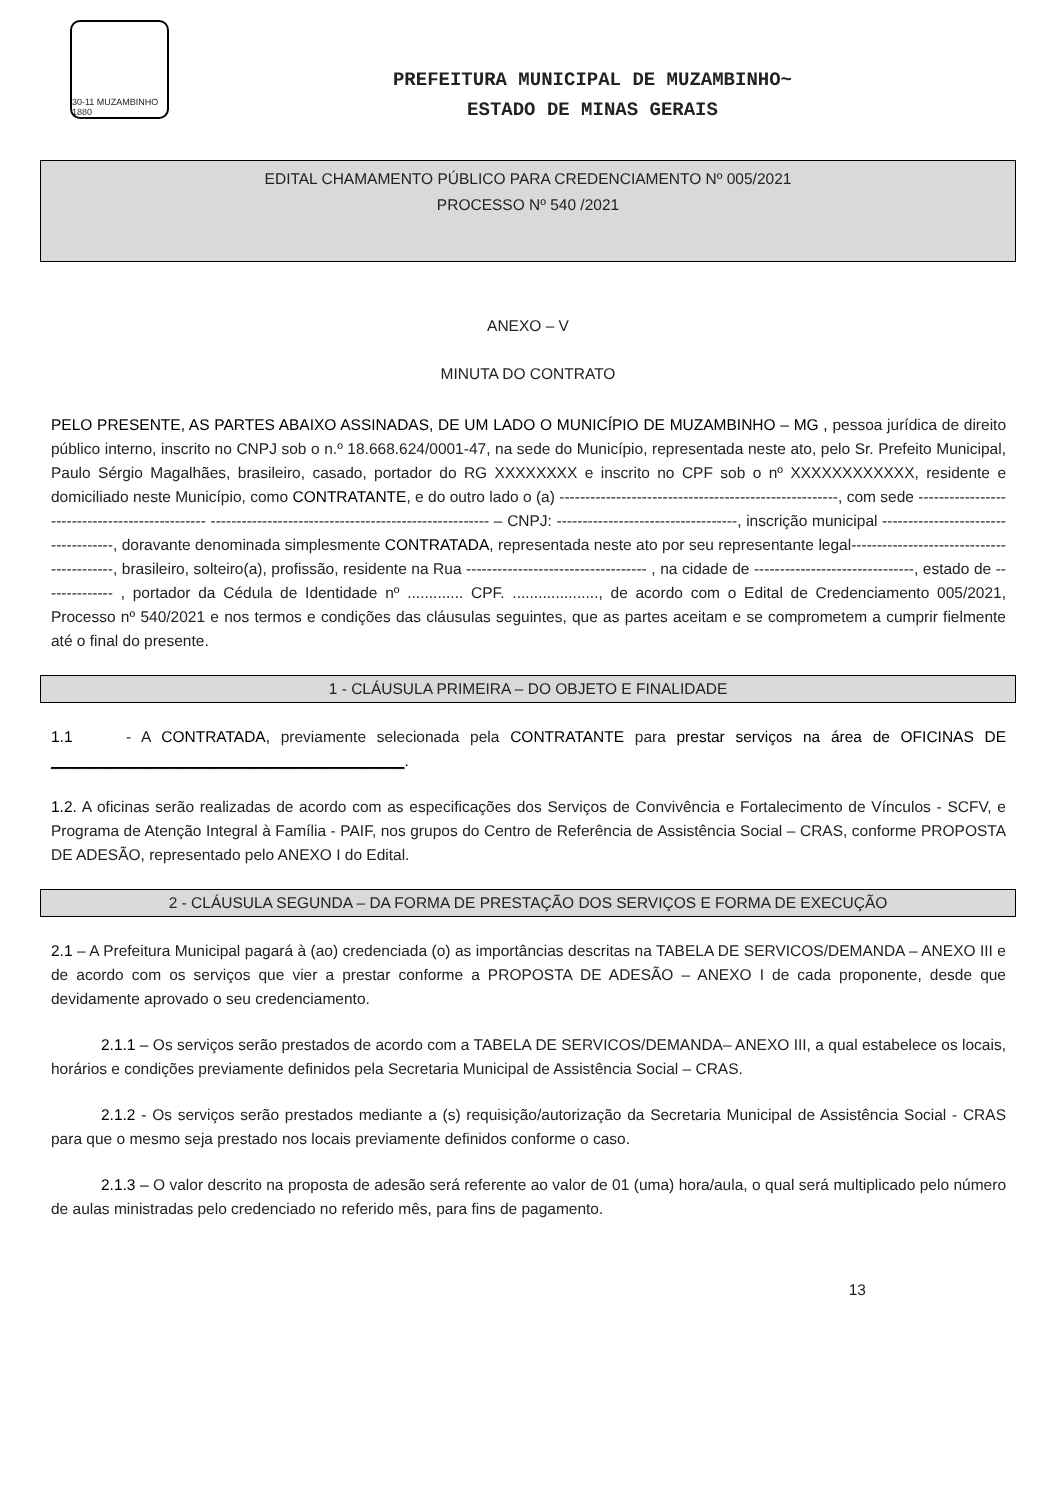30-11 MUZAMBINHO 1880
PREFEITURA MUNICIPAL DE MUZAMBINHO~
ESTADO DE MINAS GERAIS
EDITAL CHAMAMENTO PÚBLICO PARA CREDENCIAMENTO Nº 005/2021
PROCESSO Nº 540 /2021
ANEXO – V
MINUTA DO CONTRATO
PELO PRESENTE, AS PARTES ABAIXO ASSINADAS, DE UM LADO O MUNICÍPIO DE MUZAMBINHO – MG , pessoa jurídica de direito público interno, inscrito no CNPJ sob o n.º 18.668.624/0001-47, na sede do Município, representada neste ato, pelo Sr. Prefeito Municipal, Paulo Sérgio Magalhães, brasileiro, casado, portador do RG XXXXXXXX e inscrito no CPF sob o nº XXXXXXXXXXXX, residente e domiciliado neste Município, como CONTRATANTE, e do outro lado o (a) ------------------------------------------------------, com sede ----------------------------------------------- ------------------------------------------------------ – CNPJ: -----------------------------------, inscrição municipal ------------------------------------, doravante denominada simplesmente CONTRATADA, representada neste ato por seu representante legal------------------------------------------, brasileiro, solteiro(a), profissão, residente na Rua ----------------------------------- , na cidade de -------------------------------, estado de -------------- , portador da Cédula de Identidade nº ............. CPF. ...................., de acordo com o Edital de Credenciamento 005/2021, Processo nº 540/2021 e nos termos e condições das cláusulas seguintes, que as partes aceitam e se comprometem a cumprir fielmente até o final do presente.
1 - CLÁUSULA PRIMEIRA – DO OBJETO E FINALIDADE
1.1 - A CONTRATADA, previamente selecionada pela CONTRATANTE para prestar serviços na área de OFICINAS DE _________________________________________.
1.2. A oficinas serão realizadas de acordo com as especificações dos Serviços de Convivência e Fortalecimento de Vínculos - SCFV, e Programa de Atenção Integral à Família - PAIF, nos grupos do Centro de Referência de Assistência Social – CRAS, conforme PROPOSTA DE ADESÃO, representado pelo ANEXO I do Edital.
2 - CLÁUSULA SEGUNDA – DA FORMA DE PRESTAÇÃO DOS SERVIÇOS E FORMA DE EXECUÇÃO
2.1 – A Prefeitura Municipal pagará à (ao) credenciada (o) as importâncias descritas na TABELA DE SERVICOS/DEMANDA – ANEXO III e de acordo com os serviços que vier a prestar conforme a PROPOSTA DE ADESÃO – ANEXO I de cada proponente, desde que devidamente aprovado o seu credenciamento.
2.1.1 – Os serviços serão prestados de acordo com a TABELA DE SERVICOS/DEMANDA– ANEXO III, a qual estabelece os locais, horários e condições previamente definidos pela Secretaria Municipal de Assistência Social – CRAS.
2.1.2 - Os serviços serão prestados mediante a (s) requisição/autorização da Secretaria Municipal de Assistência Social - CRAS para que o mesmo seja prestado nos locais previamente definidos conforme o caso.
2.1.3 – O valor descrito na proposta de adesão será referente ao valor de 01 (uma) hora/aula, o qual será multiplicado pelo número de aulas ministradas pelo credenciado no referido mês, para fins de pagamento.
13